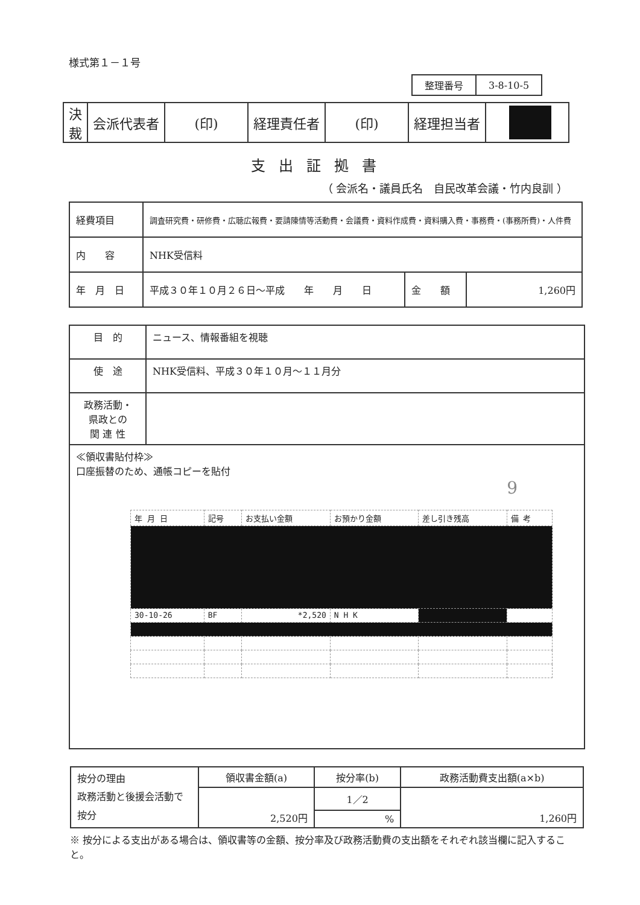様式第１－１号
| 整理番号 | 3-8-10-5 |
| 決 裁 | 会派代表者 | (印) | 経理責任者 | (印) | 経理担当者 | |
支出証拠書
（ 会派名・議員氏名　自民改革会議・竹内良訓 ）
| 経費項目 | 調査研究費・研修費・広聴広報費・要請陳情等活動費・会議費・資料作成費・資料購入費・事務費・(事務所費)・人件費 | | |
| 内 容 | NHK受信料 | | |
| 年 月 日 | 平成３０年１０月２６日～平成 年 月 日 | 金 額 | 1,260円 |
| 目 的 | ニュース、情報番組を視聴 |
| 使 途 | NHK受信料、平成３０年１０月～１１月分 |
| 政務活動・ 県政との 関 連 性 | |
| ≪領収書貼付枠≫ 口座振替のため、通帳コピーを貼付 9 / 年 月 日 / 記号 / お支払い金額 / お預かり金額 / 差し引き残高 / 備 考 / / 30-10-26 / BF / *2,520 / N H K / / / | |
| 按分の理由 政務活動と後援会活動で按分 | 領収書金額(a) | 按分率(b) | 政務活動費支出額(a×b) |
| | 2,520円 | 1／2 | 1,260円 |
| | | % | |
※ 按分による支出がある場合は、領収書等の金額、按分率及び政務活動費の支出額をそれぞれ該当欄に記入すること。